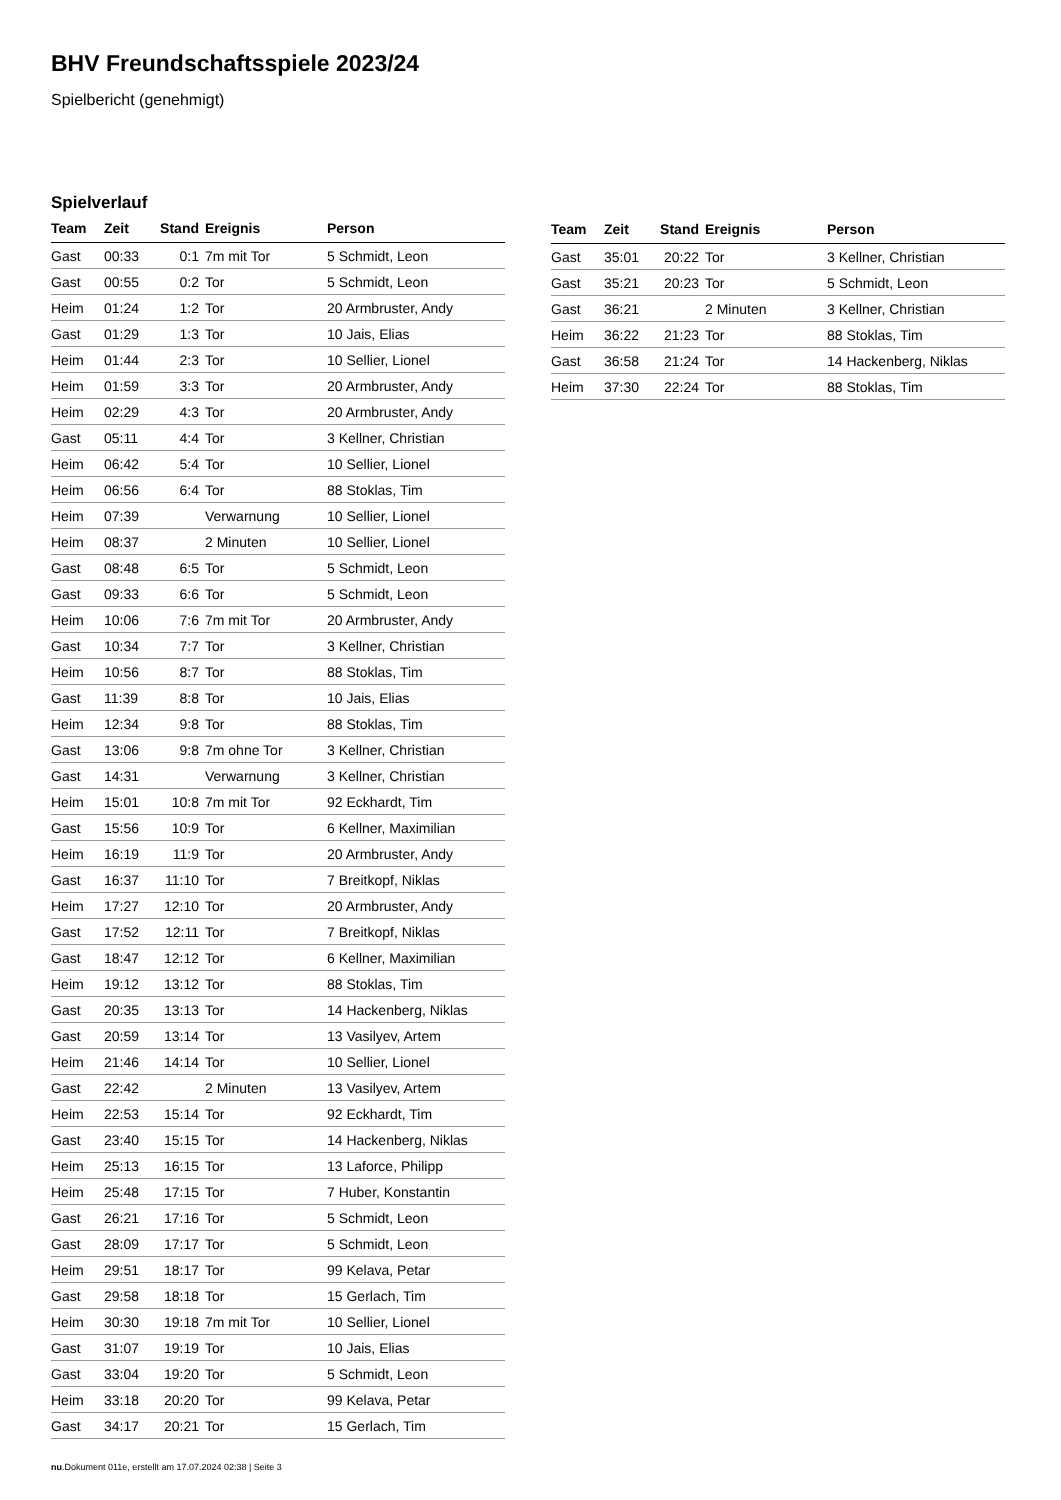BHV Freundschaftsspiele 2023/24
Spielbericht (genehmigt)
Spielverlauf
| Team | Zeit | Stand | Ereignis | Person |
| --- | --- | --- | --- | --- |
| Gast | 00:33 | 0:1 | 7m mit Tor | 5 Schmidt, Leon |
| Gast | 00:55 | 0:2 | Tor | 5 Schmidt, Leon |
| Heim | 01:24 | 1:2 | Tor | 20 Armbruster, Andy |
| Gast | 01:29 | 1:3 | Tor | 10 Jais, Elias |
| Heim | 01:44 | 2:3 | Tor | 10 Sellier, Lionel |
| Heim | 01:59 | 3:3 | Tor | 20 Armbruster, Andy |
| Heim | 02:29 | 4:3 | Tor | 20 Armbruster, Andy |
| Gast | 05:11 | 4:4 | Tor | 3 Kellner, Christian |
| Heim | 06:42 | 5:4 | Tor | 10 Sellier, Lionel |
| Heim | 06:56 | 6:4 | Tor | 88 Stoklas, Tim |
| Heim | 07:39 | | Verwarnung | 10 Sellier, Lionel |
| Heim | 08:37 | | 2 Minuten | 10 Sellier, Lionel |
| Gast | 08:48 | 6:5 | Tor | 5 Schmidt, Leon |
| Gast | 09:33 | 6:6 | Tor | 5 Schmidt, Leon |
| Heim | 10:06 | 7:6 | 7m mit Tor | 20 Armbruster, Andy |
| Gast | 10:34 | 7:7 | Tor | 3 Kellner, Christian |
| Heim | 10:56 | 8:7 | Tor | 88 Stoklas, Tim |
| Gast | 11:39 | 8:8 | Tor | 10 Jais, Elias |
| Heim | 12:34 | 9:8 | Tor | 88 Stoklas, Tim |
| Gast | 13:06 | 9:8 | 7m ohne Tor | 3 Kellner, Christian |
| Gast | 14:31 | | Verwarnung | 3 Kellner, Christian |
| Heim | 15:01 | 10:8 | 7m mit Tor | 92 Eckhardt, Tim |
| Gast | 15:56 | 10:9 | Tor | 6 Kellner, Maximilian |
| Heim | 16:19 | 11:9 | Tor | 20 Armbruster, Andy |
| Gast | 16:37 | 11:10 | Tor | 7 Breitkopf, Niklas |
| Heim | 17:27 | 12:10 | Tor | 20 Armbruster, Andy |
| Gast | 17:52 | 12:11 | Tor | 7 Breitkopf, Niklas |
| Gast | 18:47 | 12:12 | Tor | 6 Kellner, Maximilian |
| Heim | 19:12 | 13:12 | Tor | 88 Stoklas, Tim |
| Gast | 20:35 | 13:13 | Tor | 14 Hackenberg, Niklas |
| Gast | 20:59 | 13:14 | Tor | 13 Vasilyev, Artem |
| Heim | 21:46 | 14:14 | Tor | 10 Sellier, Lionel |
| Gast | 22:42 | | 2 Minuten | 13 Vasilyev, Artem |
| Heim | 22:53 | 15:14 | Tor | 92 Eckhardt, Tim |
| Gast | 23:40 | 15:15 | Tor | 14 Hackenberg, Niklas |
| Heim | 25:13 | 16:15 | Tor | 13 Laforce, Philipp |
| Heim | 25:48 | 17:15 | Tor | 7 Huber, Konstantin |
| Gast | 26:21 | 17:16 | Tor | 5 Schmidt, Leon |
| Gast | 28:09 | 17:17 | Tor | 5 Schmidt, Leon |
| Heim | 29:51 | 18:17 | Tor | 99 Kelava, Petar |
| Gast | 29:58 | 18:18 | Tor | 15 Gerlach, Tim |
| Heim | 30:30 | 19:18 | 7m mit Tor | 10 Sellier, Lionel |
| Gast | 31:07 | 19:19 | Tor | 10 Jais, Elias |
| Gast | 33:04 | 19:20 | Tor | 5 Schmidt, Leon |
| Heim | 33:18 | 20:20 | Tor | 99 Kelava, Petar |
| Gast | 34:17 | 20:21 | Tor | 15 Gerlach, Tim |
| Team | Zeit | Stand | Ereignis | Person |
| --- | --- | --- | --- | --- |
| Gast | 35:01 | 20:22 | Tor | 3 Kellner, Christian |
| Gast | 35:21 | 20:23 | Tor | 5 Schmidt, Leon |
| Gast | 36:21 | | 2 Minuten | 3 Kellner, Christian |
| Heim | 36:22 | 21:23 | Tor | 88 Stoklas, Tim |
| Gast | 36:58 | 21:24 | Tor | 14 Hackenberg, Niklas |
| Heim | 37:30 | 22:24 | Tor | 88 Stoklas, Tim |
nu.Dokument 011e, erstellt am 17.07.2024 02:38 | Seite 3